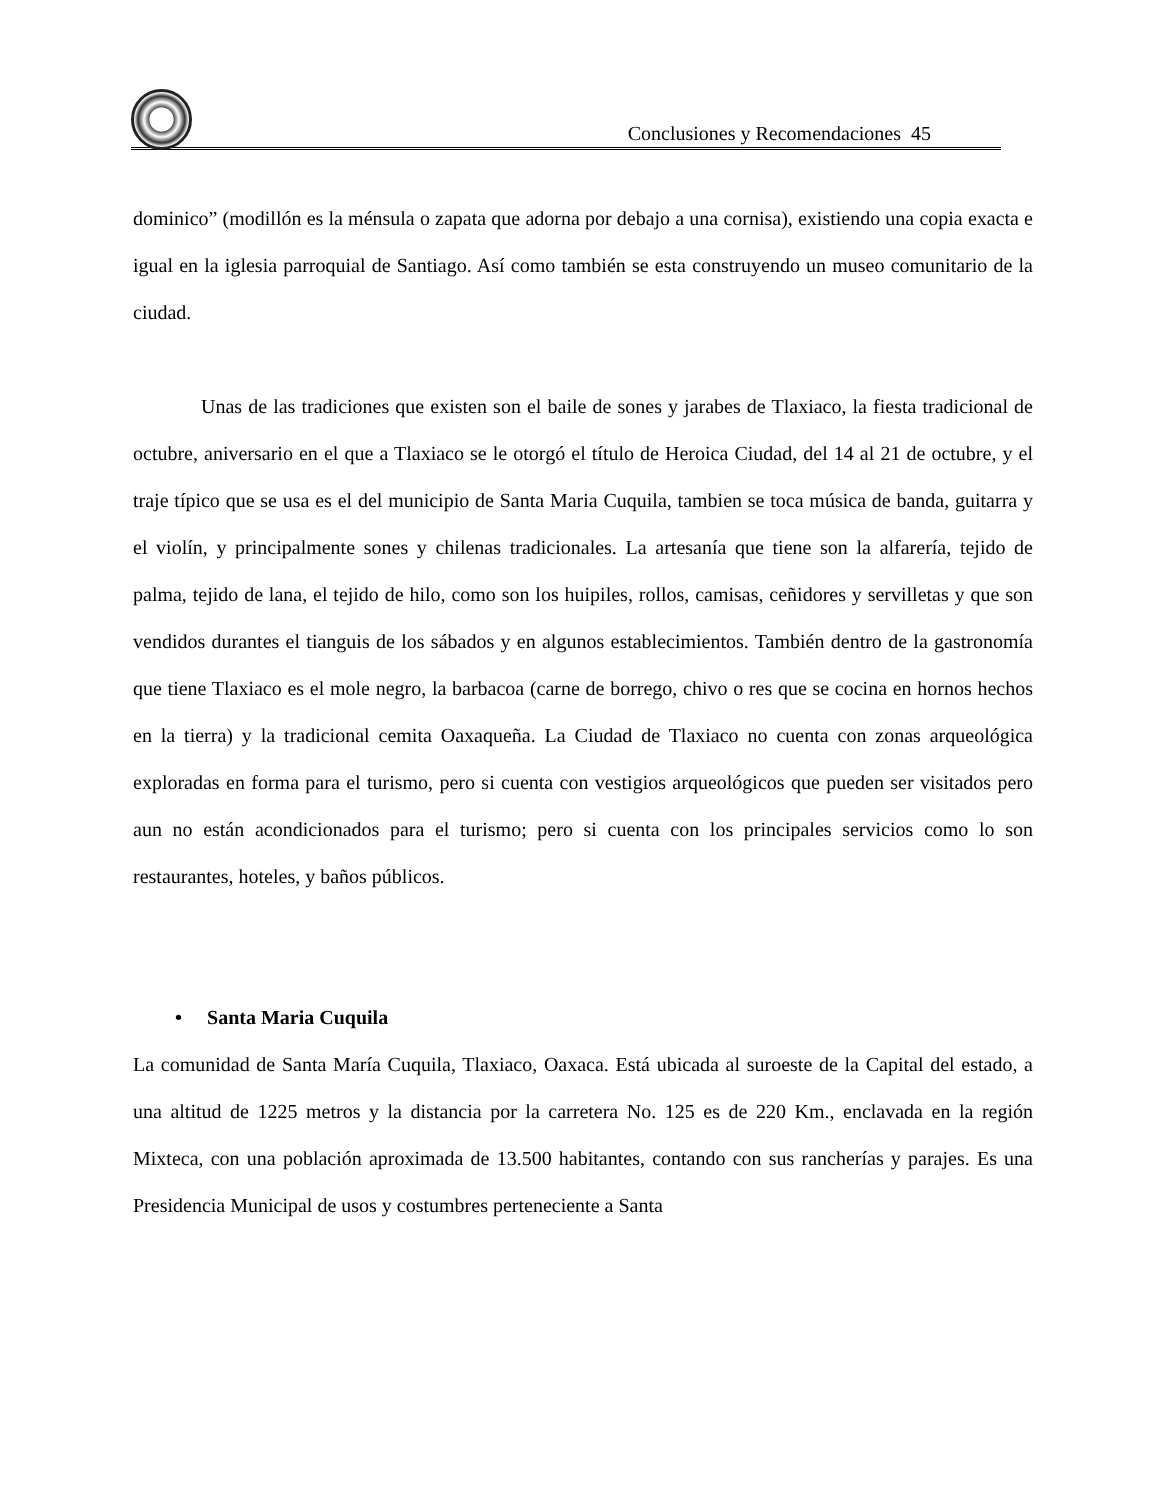Conclusiones y Recomendaciones 45
dominico” (modillón es la ménsula o zapata que adorna por debajo a una cornisa), existiendo una copia exacta e igual en la iglesia parroquial de Santiago. Así como también se esta construyendo un museo comunitario de la ciudad.
Unas de las tradiciones que existen son el baile de sones y jarabes de Tlaxiaco, la fiesta tradicional de octubre, aniversario en el que a Tlaxiaco se le otorgó el título de Heroica Ciudad, del 14 al 21 de octubre, y el traje típico que se usa es el del municipio de Santa Maria Cuquila, tambien se toca música de banda, guitarra y el violín, y principalmente sones y chilenas tradicionales. La artesanía que tiene son la alfarería, tejido de palma, tejido de lana, el tejido de hilo, como son los huipiles, rollos, camisas, ceñidores y servilletas y que son vendidos durantes el tianguis de los sábados y en algunos establecimientos. También dentro de la gastronomía que tiene Tlaxiaco es el mole negro, la barbacoa (carne de borrego, chivo o res que se cocina en hornos hechos en la tierra) y la tradicional cemita Oaxaqueña. La Ciudad de Tlaxiaco no cuenta con zonas arqueológica exploradas en forma para el turismo, pero si cuenta con vestigios arqueológicos que pueden ser visitados pero aun no están acondicionados para el turismo; pero si cuenta con los principales servicios como lo son restaurantes, hoteles, y baños públicos.
• Santa Maria Cuquila
La comunidad de Santa María Cuquila, Tlaxiaco, Oaxaca. Está ubicada al suroeste de la Capital del estado, a una altitud de 1225 metros y la distancia por la carretera No. 125 es de 220 Km., enclavada en la región Mixteca, con una población aproximada de 13.500 habitantes, contando con sus rancherías y parajes. Es una Presidencia Municipal de usos y costumbres perteneciente a Santa